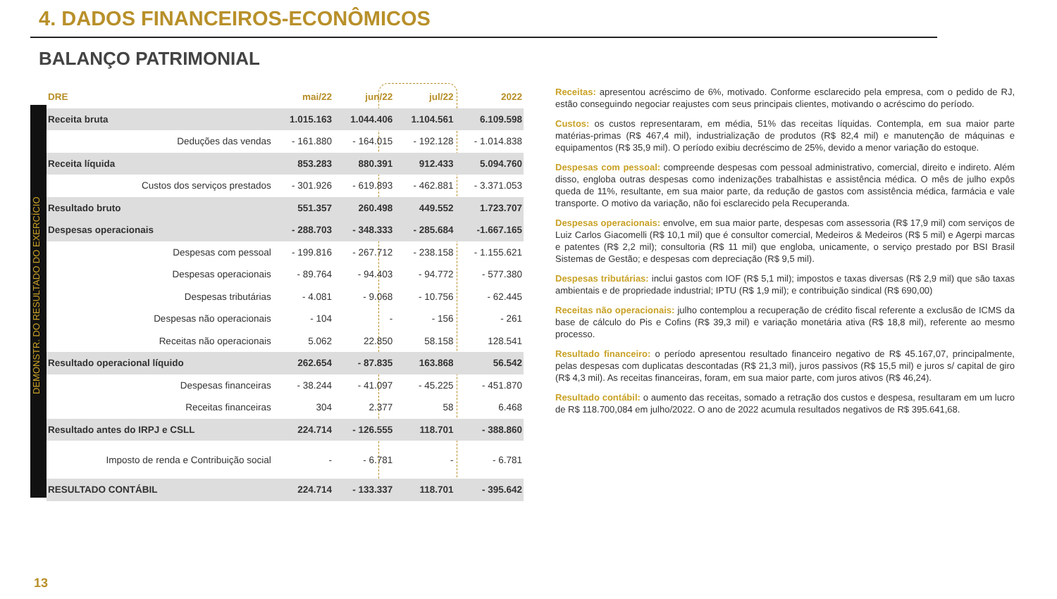4. DADOS FINANCEIROS-ECONÔMICOS
BALANÇO PATRIMONIAL
DEMONSTR. DO RESULTADO DO EXERCÍCIO
| DRE | mai/22 | jun/22 | jul/22 | 2022 |
| --- | --- | --- | --- | --- |
| Receita bruta | 1.015.163 | 1.044.406 | 1.104.561 | 6.109.598 |
| Deduções das vendas | - 161.880 | - 164.015 | - 192.128 | - 1.014.838 |
| Receita líquida | 853.283 | 880.391 | 912.433 | 5.094.760 |
| Custos dos serviços prestados | - 301.926 | - 619.893 | - 462.881 | - 3.371.053 |
| Resultado bruto | 551.357 | 260.498 | 449.552 | 1.723.707 |
| Despesas operacionais | - 288.703 | - 348.333 | - 285.684 | -1.667.165 |
| Despesas com pessoal | - 199.816 | - 267.712 | - 238.158 | - 1.155.621 |
| Despesas operacionais | - 89.764 | - 94.403 | - 94.772 | - 577.380 |
| Despesas tributárias | - 4.081 | - 9.068 | - 10.756 | - 62.445 |
| Despesas não operacionais | - 104 | - | - 156 | - 261 |
| Receitas não operacionais | 5.062 | 22.850 | 58.158 | 128.541 |
| Resultado operacional líquido | 262.654 | - 87.835 | 163.868 | 56.542 |
| Despesas financeiras | - 38.244 | - 41.097 | - 45.225 | - 451.870 |
| Receitas financeiras | 304 | 2.377 | 58 | 6.468 |
| Resultado antes do IRPJ e CSLL | 224.714 | - 126.555 | 118.701 | - 388.860 |
| Imposto de renda e Contribuição social | - | - 6.781 | - | - 6.781 |
| RESULTADO CONTÁBIL | 224.714 | - 133.337 | 118.701 | - 395.642 |
Receitas: apresentou acréscimo de 6%, motivado. Conforme esclarecido pela empresa, com o pedido de RJ, estão conseguindo negociar reajustes com seus principais clientes, motivando o acréscimo do período.
Custos: os custos representaram, em média, 51% das receitas líquidas. Contempla, em sua maior parte matérias-primas (R$ 467,4 mil), industrialização de produtos (R$ 82,4 mil) e manutenção de máquinas e equipamentos (R$ 35,9 mil). O período exibiu decréscimo de 25%, devido a menor variação do estoque.
Despesas com pessoal: compreende despesas com pessoal administrativo, comercial, direito e indireto. Além disso, engloba outras despesas como indenizações trabalhistas e assistência médica. O mês de julho expôs queda de 11%, resultante, em sua maior parte, da redução de gastos com assistência médica, farmácia e vale transporte. O motivo da variação, não foi esclarecido pela Recuperanda.
Despesas operacionais: envolve, em sua maior parte, despesas com assessoria (R$ 17,9 mil) com serviços de Luiz Carlos Giacomelli (R$ 10,1 mil) que é consultor comercial, Medeiros & Medeiros (R$ 5 mil) e Agerpi marcas e patentes (R$ 2,2 mil); consultoria (R$ 11 mil) que engloba, unicamente, o serviço prestado por BSI Brasil Sistemas de Gestão; e despesas com depreciação (R$ 9,5 mil).
Despesas tributárias: inclui gastos com IOF (R$ 5,1 mil); impostos e taxas diversas (R$ 2,9 mil) que são taxas ambientais e de propriedade industrial; IPTU (R$ 1,9 mil); e contribuição sindical (R$ 690,00)
Receitas não operacionais: julho contemplou a recuperação de crédito fiscal referente a exclusão de ICMS da base de cálculo do Pis e Cofins (R$ 39,3 mil) e variação monetária ativa (R$ 18,8 mil), referente ao mesmo processo.
Resultado financeiro: o período apresentou resultado financeiro negativo de R$ 45.167,07, principalmente, pelas despesas com duplicatas descontadas (R$ 21,3 mil), juros passivos (R$ 15,5 mil) e juros s/ capital de giro (R$ 4,3 mil). As receitas financeiras, foram, em sua maior parte, com juros ativos (R$ 46,24).
Resultado contábil: o aumento das receitas, somado a retração dos custos e despesa, resultaram em um lucro de R$ 118.700,084 em julho/2022. O ano de 2022 acumula resultados negativos de R$ 395.641,68.
13